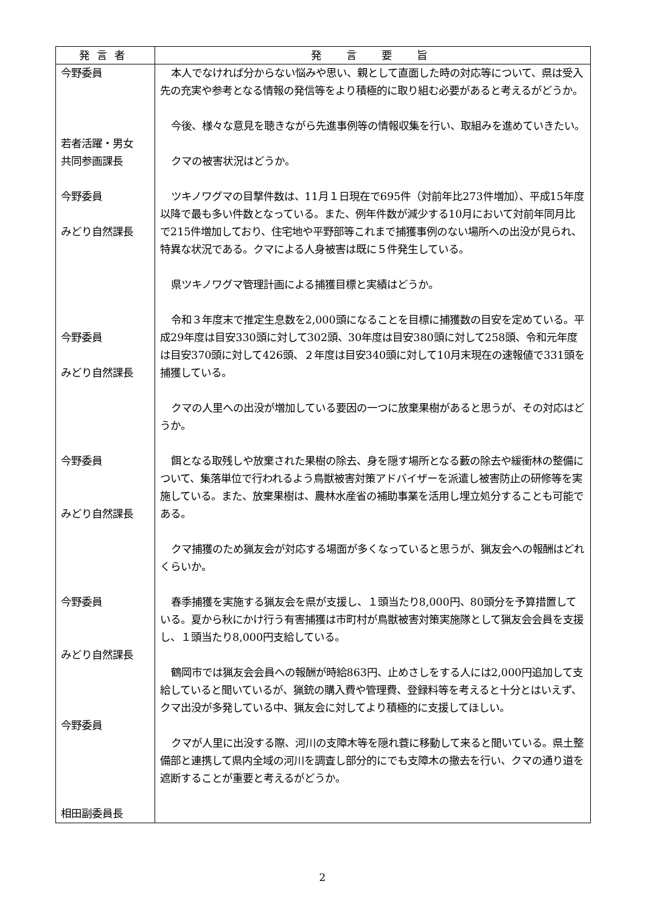| 発言者 | 発 言 要 旨 |
| --- | --- |
| 今野委員 若者活躍・男女 共同参画課長 今野委員 みどり自然課長 今野委員 みどり自然課長 今野委員 みどり自然課長 今野委員 みどり自然課長 今野委員 相田副委員長 | 本人でなければ分からない悩みや思い、親として直面した時の対応等について、県は受入先の充実や参考となる情報の発信等をより積極的に取り組む必要があると考えるがどうか。 今後、様々な意見を聴きながら先進事例等の情報収集を行い、取組みを進めていきたい。 クマの被害状況はどうか。 ツキノワグマの目撃件数は、11月１日現在で695件（対前年比273件増加）、平成15年度以降で最も多い件数となっている。また、例年件数が減少する10月において対前年同月比で215件増加しており、住宅地や平野部等これまで捕獲事例のない場所への出没が見られ、特異な状況である。クマによる人身被害は既に５件発生している。 県ツキノワグマ管理計画による捕獲目標と実績はどうか。 令和３年度末で推定生息数を2,000頭になることを目標に捕獲数の目安を定めている。平成29年度は目安330頭に対して302頭、30年度は目安380頭に対して258頭、令和元年度は目安370頭に対して426頭、２年度は目安340頭に対して10月末現在の速報値で331頭を捕獲している。 クマの人里への出没が増加している要因の一つに放棄果樹があると思うが、その対応はどうか。 餌となる取残しや放棄された果樹の除去、身を隠す場所となる藪の除去や緩衝林の整備について、集落単位で行われるよう鳥獣被害対策アドバイザーを派遣し被害防止の研修等を実施している。また、放棄果樹は、農林水産省の補助事業を活用し埋立処分することも可能である。 クマ捕獲のため猟友会が対応する場面が多くなっていると思うが、猟友会への報酬はどれくらいか。 春季捕獲を実施する猟友会を県が支援し、１頭当たり8,000円、80頭分を予算措置している。夏から秋にかけ行う有害捕獲は市町村が鳥獣被害対策実施隊として猟友会会員を支援し、１頭当たり8,000円支給している。 鶴岡市では猟友会会員への報酬が時給863円、止めさしをする人には2,000円追加して支給していると聞いているが、猟銃の購入費や管理費、登録料等を考えると十分とはいえず、クマ出没が多発している中、猟友会に対してより積極的に支援してほしい。 クマが人里に出没する際、河川の支障木等を隠れ蓑に移動して来ると聞いている。県土整備部と連携して県内全域の河川を調査し部分的にでも支障木の撤去を行い、クマの通り道を遮断することが重要と考えるがどうか。 |
2